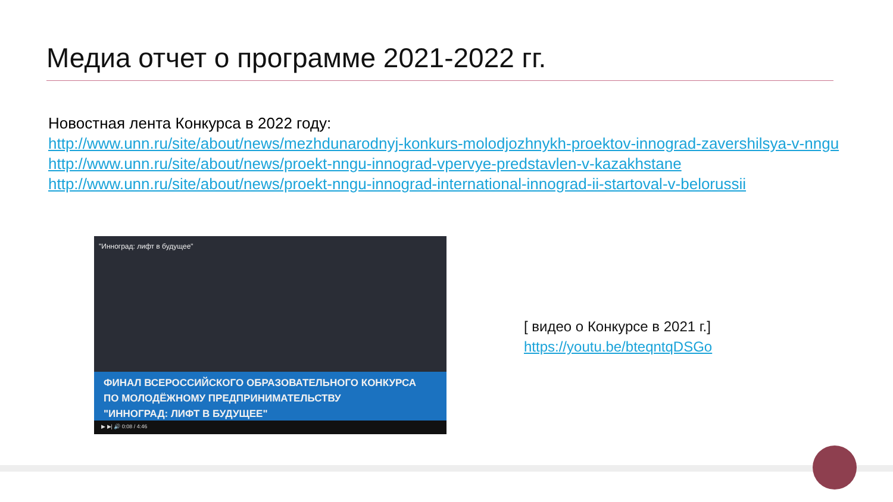Медиа отчет о программе 2021-2022 гг.
Новостная лента Конкурса в 2022 году:
http://www.unn.ru/site/about/news/mezhdunarodnyj-konkurs-molodjozhnykh-proektov-innograd-zavershilsya-v-nngu
http://www.unn.ru/site/about/news/proekt-nngu-innograd-vpervye-predstavlen-v-kazakhstane
http://www.unn.ru/site/about/news/proekt-nngu-innograd-international-innograd-ii-startoval-v-belorussii
"Инноград: лифт в будущее"
ФИНАЛ ВСЕРОССИЙСКОГО ОБРАЗОВАТЕЛЬНОГО КОНКУРСА
ПО МОЛОДЁЖНОМУ ПРЕДПРИНИМАТЕЛЬСТВУ
"ИННОГРАД: ЛИФТ В БУДУЩЕЕ"
▶ ▶| 🔊 0:08 / 4:46
[ видео о Конкурсе в 2021 г.]
https://youtu.be/bteqntqDSGo